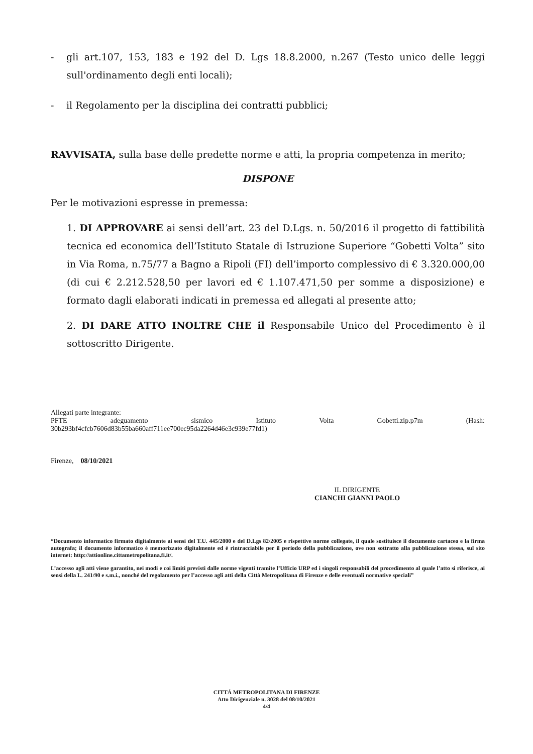- gli art.107, 153, 183 e 192 del D. Lgs 18.8.2000, n.267 (Testo unico delle leggi sull'ordinamento degli enti locali);
- il Regolamento per la disciplina dei contratti pubblici;
RAVVISATA, sulla base delle predette norme e atti, la propria competenza in merito;
DISPONE
Per le motivazioni espresse in premessa:
1. DI APPROVARE ai sensi dell’art. 23 del D.Lgs. n. 50/2016 il progetto di fattibilità tecnica ed economica dell’Istituto Statale di Istruzione Superiore “Gobetti Volta” sito in Via Roma, n.75/77 a Bagno a Ripoli (FI) dell’importo complessivo di € 3.320.000,00 (di cui € 2.212.528,50 per lavori ed € 1.107.471,50 per somme a disposizione) e formato dagli elaborati indicati in premessa ed allegati al presente atto;
2. DI DARE ATTO INOLTRE CHE il Responsabile Unico del Procedimento è il sottoscritto Dirigente.
Allegati parte integrante:
PFTE adeguamento sismico Istituto Volta Gobetti.zip.p7m (Hash:
30b293bf4cfcb7606d83b55ba660aff711ee700ec95da2264d46e3c939e77fd1)
Firenze, 08/10/2021
IL DIRIGENTE
CIANCHI GIANNI PAOLO
“Documento informatico firmato digitalmente ai sensi del T.U. 445/2000 e del D.Lgs 82/2005 e rispettive norme collegate, il quale sostituisce il documento cartaceo e la firma autografa; il documento informatico è memorizzato digitalmente ed è rintracciabile per il periodo della pubblicazione, ove non sottratto alla pubblicazione stessa, sul sito internet: http://attionline.cittametropolitana.fi.it/.
L’accesso agli atti viene garantito, nei modi e coi limiti previsti dalle norme vigenti tramite l’Ufficio URP ed i singoli responsabili del procedimento al quale l’atto si riferisce, ai sensi della L. 241/90 e s.m.i., nonché del regolamento per l’accesso agli atti della Città Metropolitana di Firenze e delle eventuali normative speciali”
CITTÁ METROPOLITANA DI FIRENZE
Atto Dirigenziale n. 3028 del 08/10/2021
4/4